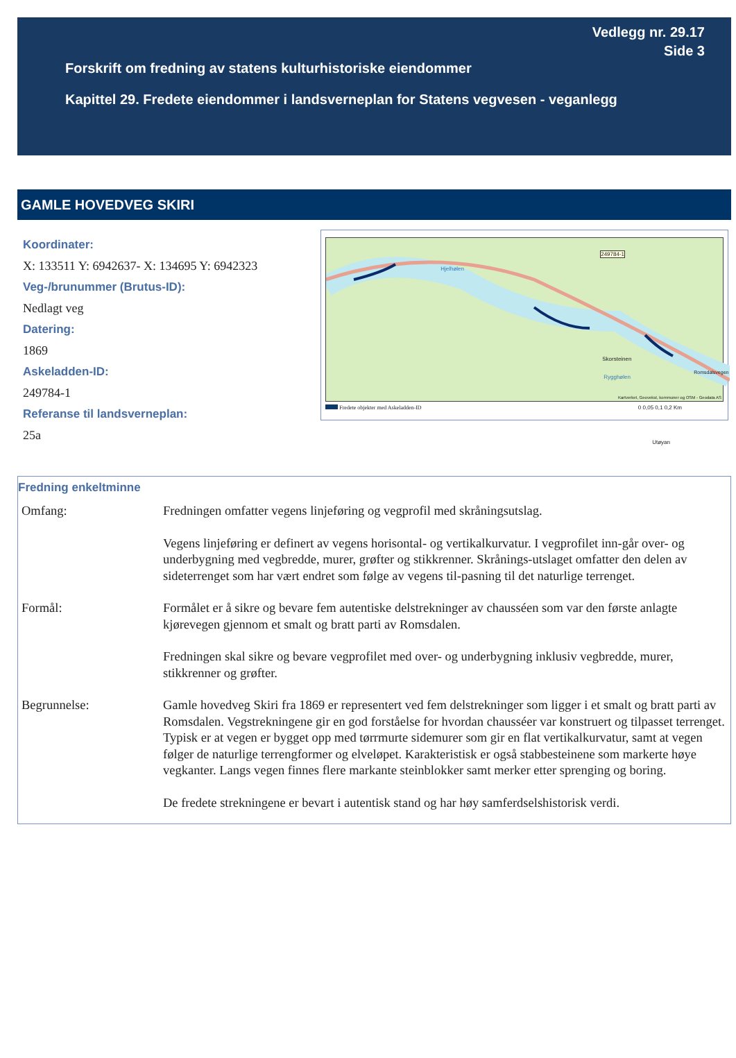Vedlegg nr. 29.17
Side 3
Forskrift om fredning av statens kulturhistoriske eiendommer
Kapittel 29. Fredete eiendommer i landsverneplan for Statens vegvesen - veganlegg
GAMLE HOVEDVEG SKIRI
Koordinater:
X: 133511 Y: 6942637- X: 134695 Y: 6942323
Veg-/brunummer (Brutus-ID):
Nedlagt veg
Datering:
1869
Askeladden-ID:
249784-1
Referanse til landsverneplan:
25a
249784-1
Hjelhølen
Skorsteinen
Rygghølen
Romsdalsvegen
Utøyan
Kartverket, Geovekst, kommuner og OSM - Geodata AS
Fredete objekter med Askeladden-ID 0 0,05 0,1 0,2 Km
Fredning enkeltminne
Omfang: Fredningen omfatter vegens linjeføring og vegprofil med skråningsutslag.
Vegens linjeføring er definert av vegens horisontal- og vertikalkurvatur. I vegprofilet inn-går over- og underbygning med vegbredde, murer, grøfter og stikkrenner. Skrånings-utslaget omfatter den delen av sideterrenget som har vært endret som følge av vegens til-pasning til det naturlige terrenget.
Formål: Formålet er å sikre og bevare fem autentiske delstrekninger av chausséen som var den første anlagte kjørevegen gjennom et smalt og bratt parti av Romsdalen.
Fredningen skal sikre og bevare vegprofilet med over- og underbygning inklusiv vegbredde, murer, stikkrenner og grøfter.
Begrunnelse: Gamle hovedveg Skiri fra 1869 er representert ved fem delstrekninger som ligger i et smalt og bratt parti av Romsdalen. Vegstrekningene gir en god forståelse for hvordan chausséer var konstruert og tilpasset terrenget. Typisk er at vegen er bygget opp med tørrmurte sidemurer som gir en flat vertikalkurvatur, samt at vegen følger de naturlige terrengformer og elveløpet. Karakteristisk er også stabbesteinene som markerte høye vegkanter. Langs vegen finnes flere markante steinblokker samt merker etter sprenging og boring.
De fredete strekningene er bevart i autentisk stand og har høy samferdselshistorisk verdi.